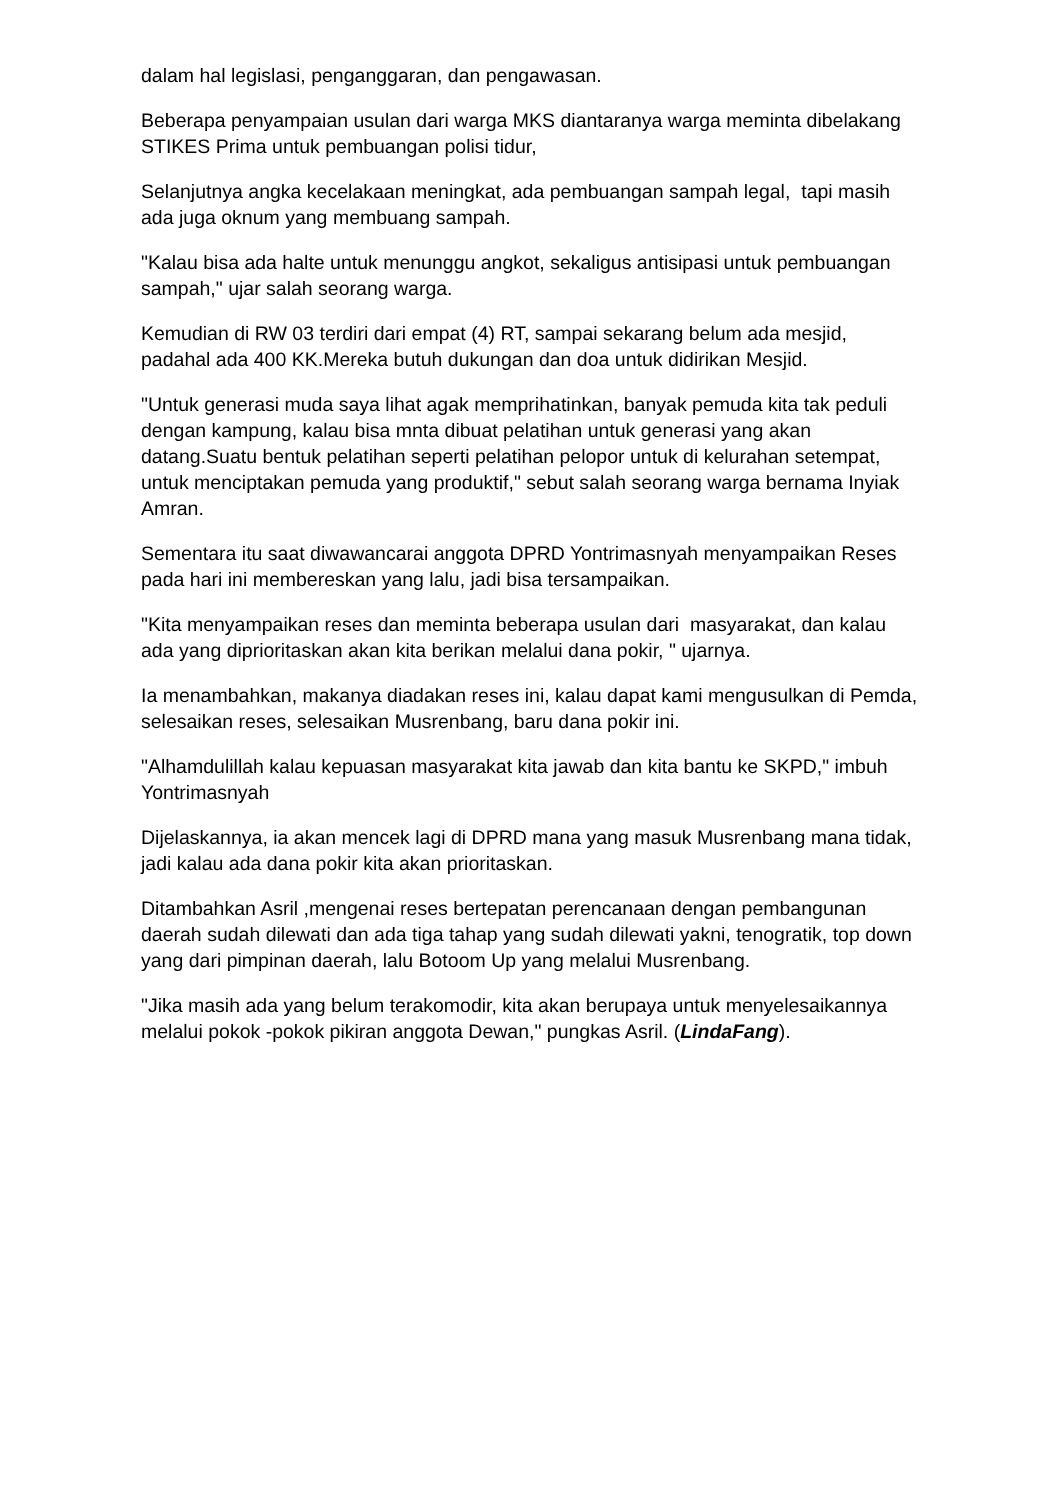dalam hal legislasi, penganggaran, dan pengawasan.
Beberapa penyampaian usulan dari warga MKS diantaranya warga meminta dibelakang STIKES Prima untuk pembuangan polisi tidur,
Selanjutnya angka kecelakaan meningkat, ada pembuangan sampah legal, tapi masih ada juga oknum yang membuang sampah.
"Kalau bisa ada halte untuk menunggu angkot, sekaligus antisipasi untuk pembuangan sampah," ujar salah seorang warga.
Kemudian di RW 03 terdiri dari empat (4) RT, sampai sekarang belum ada mesjid, padahal ada 400 KK.Mereka butuh dukungan dan doa untuk didirikan Mesjid.
"Untuk generasi muda saya lihat agak memprihatinkan, banyak pemuda kita tak peduli dengan kampung, kalau bisa mnta dibuat pelatihan untuk generasi yang akan datang.Suatu bentuk pelatihan seperti pelatihan pelopor untuk di kelurahan setempat, untuk menciptakan pemuda yang produktif," sebut salah seorang warga bernama Inyiak Amran.
Sementara itu saat diwawancarai anggota DPRD Yontrimasnyah menyampaikan Reses pada hari ini membereskan yang lalu, jadi bisa tersampaikan.
"Kita menyampaikan reses dan meminta beberapa usulan dari masyarakat, dan kalau ada yang diprioritaskan akan kita berikan melalui dana pokir, " ujarnya.
Ia menambahkan, makanya diadakan reses ini, kalau dapat kami mengusulkan di Pemda, selesaikan reses, selesaikan Musrenbang, baru dana pokir ini.
"Alhamdulillah kalau kepuasan masyarakat kita jawab dan kita bantu ke SKPD," imbuh Yontrimasnyah
Dijelaskannya, ia akan mencek lagi di DPRD mana yang masuk Musrenbang mana tidak, jadi kalau ada dana pokir kita akan prioritaskan.
Ditambahkan Asril ,mengenai reses bertepatan perencanaan dengan pembangunan daerah sudah dilewati dan ada tiga tahap yang sudah dilewati yakni, tenogratik, top down yang dari pimpinan daerah, lalu Botoom Up yang melalui Musrenbang.
"Jika masih ada yang belum terakomodir, kita akan berupaya untuk menyelesaikannya melalui pokok -pokok pikiran anggota Dewan," pungkas Asril. (LindaFang).